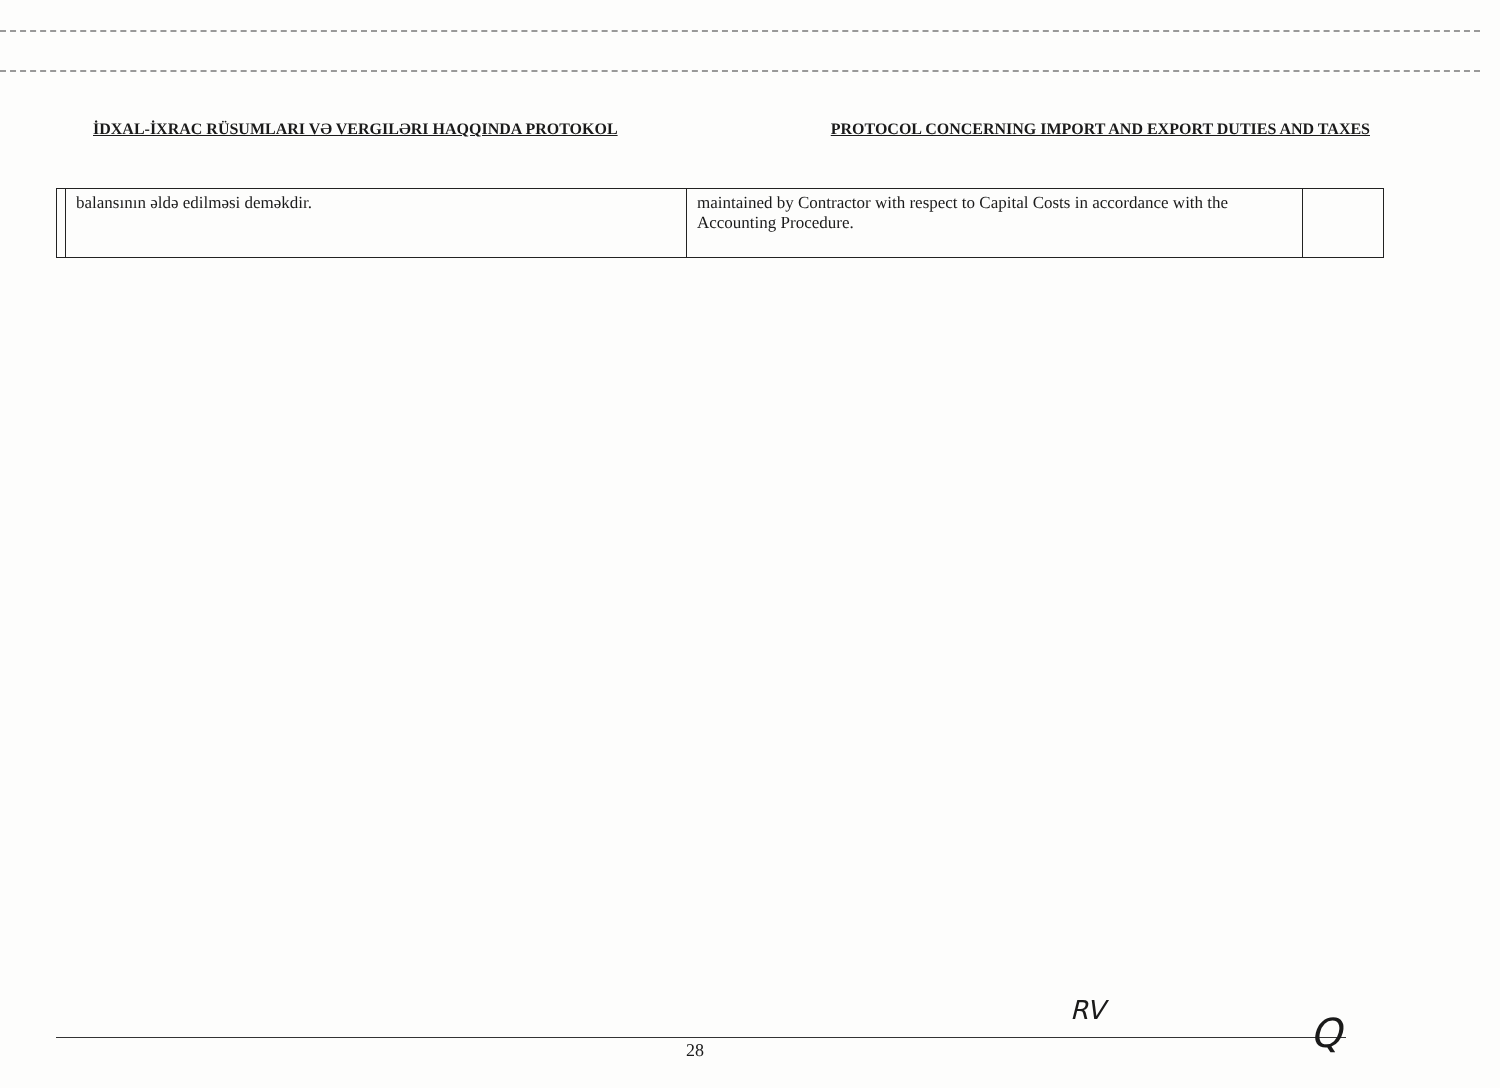İDXAL-İXRAC RÜSUMLARI VƏ VERGILƏRI HAQQINDA PROTOKOL PROTOCOL CONCERNING IMPORT AND EXPORT DUTIES AND TAXES
| | balansının əldə edilməsi deməkdir. | maintained by Contractor with respect to Capital Costs in accordance with the Accounting Procedure. | |
28
RV Q